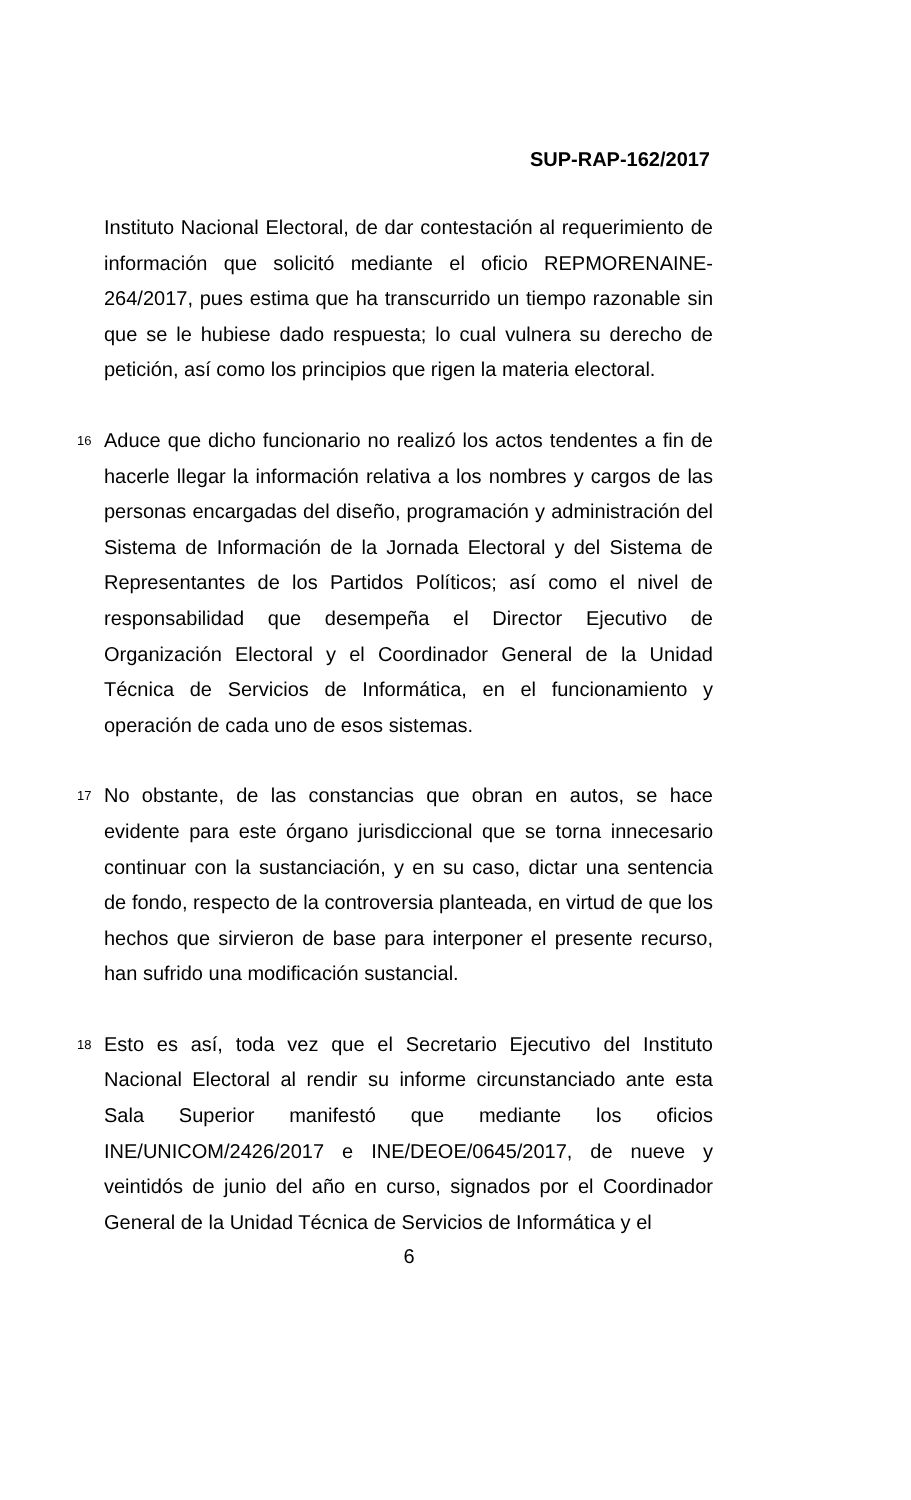SUP-RAP-162/2017
Instituto Nacional Electoral, de dar contestación al requerimiento de información que solicitó mediante el oficio REPMORENAINE-264/2017, pues estima que ha transcurrido un tiempo razonable sin que se le hubiese dado respuesta; lo cual vulnera su derecho de petición, así como los principios que rigen la materia electoral.
16 Aduce que dicho funcionario no realizó los actos tendentes a fin de hacerle llegar la información relativa a los nombres y cargos de las personas encargadas del diseño, programación y administración del Sistema de Información de la Jornada Electoral y del Sistema de Representantes de los Partidos Políticos; así como el nivel de responsabilidad que desempeña el Director Ejecutivo de Organización Electoral y el Coordinador General de la Unidad Técnica de Servicios de Informática, en el funcionamiento y operación de cada uno de esos sistemas.
17 No obstante, de las constancias que obran en autos, se hace evidente para este órgano jurisdiccional que se torna innecesario continuar con la sustanciación, y en su caso, dictar una sentencia de fondo, respecto de la controversia planteada, en virtud de que los hechos que sirvieron de base para interponer el presente recurso, han sufrido una modificación sustancial.
18 Esto es así, toda vez que el Secretario Ejecutivo del Instituto Nacional Electoral al rendir su informe circunstanciado ante esta Sala Superior manifestó que mediante los oficios INE/UNICOM/2426/2017 e INE/DEOE/0645/2017, de nueve y veintidós de junio del año en curso, signados por el Coordinador General de la Unidad Técnica de Servicios de Informática y el
6